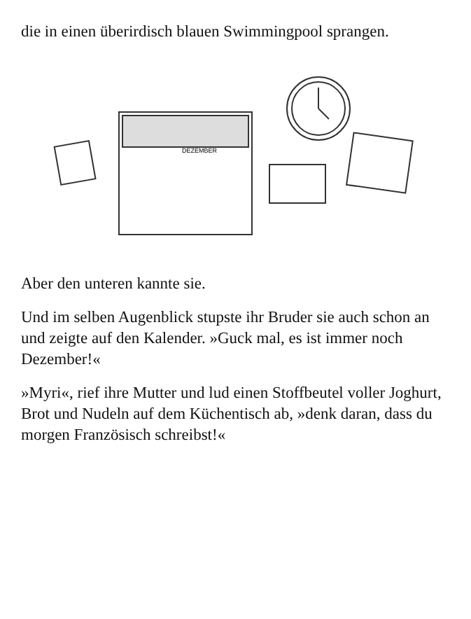die in einen überirdisch blauen Swimmingpool sprangen.
DEZEMBER
Aber den unteren kannte sie.
Und im selben Augenblick stupste ihr Bruder sie auch schon an und zeigte auf den Kalender. »Guck mal, es ist immer noch Dezember!«
»Myri«, rief ihre Mutter und lud einen Stoffbeutel voller Joghurt, Brot und Nudeln auf dem Küchentisch ab, »denk daran, dass du morgen Französisch schreibst!«